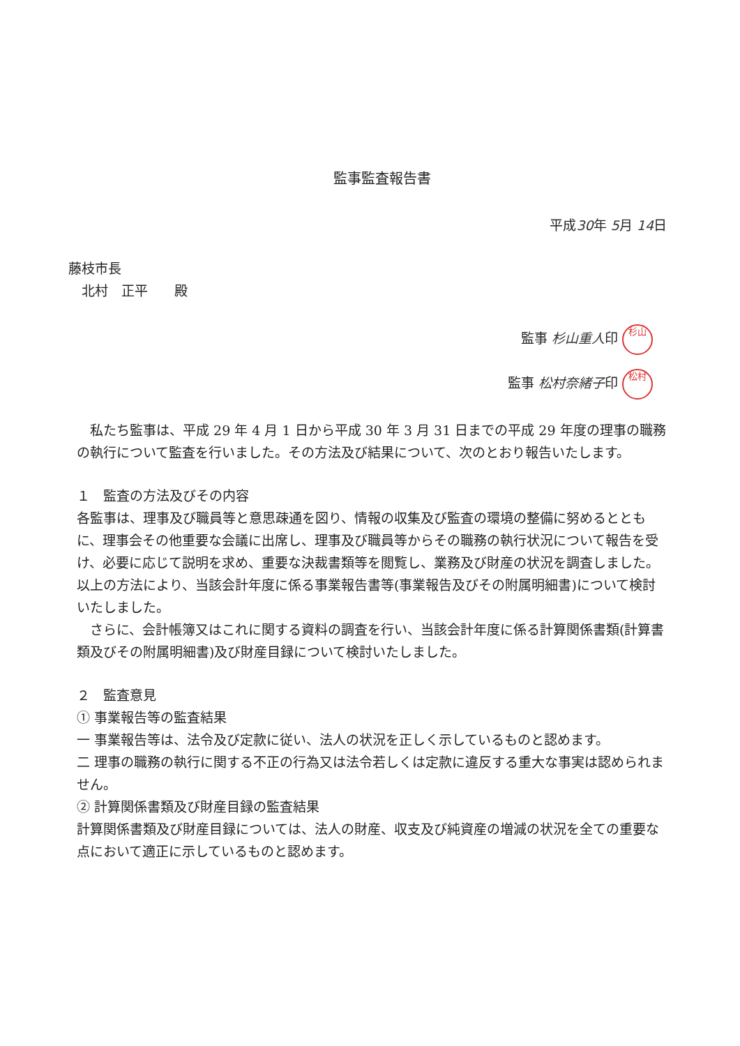監事監査報告書
平成30年 5月 14日
藤枝市長
　北村　正平　　殿
監事 杉山重人印 杉山
監事 松村奈緒子印 松村
私たち監事は、平成 29 年 4 月 1 日から平成 30 年 3 月 31 日までの平成 29 年度の理事の職務の執行について監査を行いました。その方法及び結果について、次のとおり報告いたします。
１　監査の方法及びその内容
各監事は、理事及び職員等と意思疎通を図り、情報の収集及び監査の環境の整備に努めるとともに、理事会その他重要な会議に出席し、理事及び職員等からその職務の執行状況について報告を受け、必要に応じて説明を求め、重要な決裁書類等を閲覧し、業務及び財産の状況を調査しました。以上の方法により、当該会計年度に係る事業報告書等(事業報告及びその附属明細書)について検討いたしました。
さらに、会計帳簿又はこれに関する資料の調査を行い、当該会計年度に係る計算関係書類(計算書類及びその附属明細書)及び財産目録について検討いたしました。
２　監査意見
① 事業報告等の監査結果
一 事業報告等は、法令及び定款に従い、法人の状況を正しく示しているものと認めます。
二 理事の職務の執行に関する不正の行為又は法令若しくは定款に違反する重大な事実は認められません。
② 計算関係書類及び財産目録の監査結果
計算関係書類及び財産目録については、法人の財産、収支及び純資産の増減の状況を全ての重要な点において適正に示しているものと認めます。